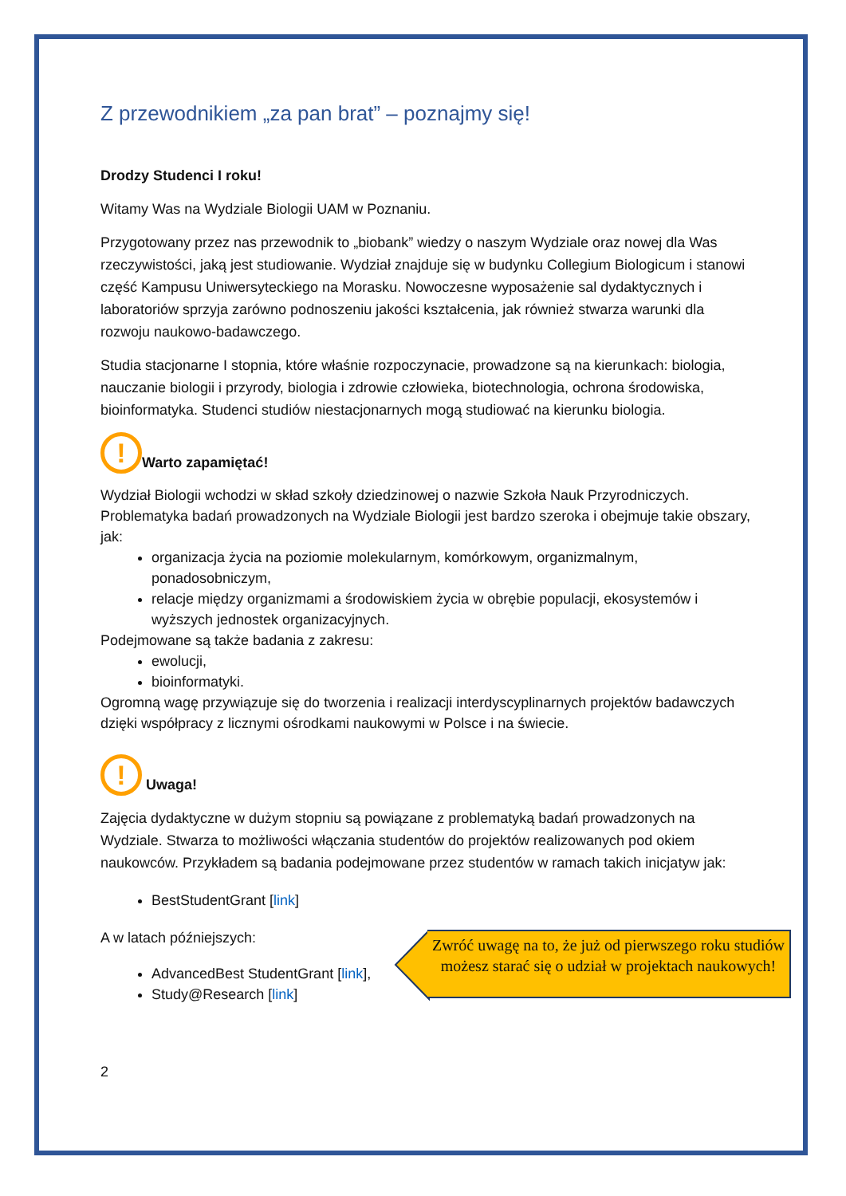Z przewodnikiem „za pan brat” – poznajmy się!
Drodzy Studenci I roku!
Witamy Was na Wydziale Biologii UAM w Poznaniu.
Przygotowany przez nas przewodnik to „biobank” wiedzy o naszym Wydziale oraz nowej dla Was rzeczywistości, jaką jest studiowanie. Wydział znajduje się w budynku Collegium Biologicum i stanowi część Kampusu Uniwersyteckiego na Morasku. Nowoczesne wyposażenie sal dydaktycznych i laboratoriów sprzyja zarówno podnoszeniu jakości kształcenia, jak również stwarza warunki dla rozwoju naukowo-badawczego.
Studia stacjonarne I stopnia, które właśnie rozpoczynacie, prowadzone są na kierunkach: biologia, nauczanie biologii i przyrody, biologia i zdrowie człowieka, biotechnologia, ochrona środowiska, bioinformatyka. Studenci studiów niestacjonarnych mogą studiować na kierunku biologia.
! Warto zapamiętać!
Wydział Biologii wchodzi w skład szkoły dziedzinowej o nazwie Szkoła Nauk Przyrodniczych. Problematyka badań prowadzonych na Wydziale Biologii jest bardzo szeroka i obejmuje takie obszary, jak:
organizacja życia na poziomie molekularnym, komórkowym, organizmalnym, ponadosobniczym,
relacje między organizmami a środowiskiem życia w obrębie populacji, ekosystemów i wyższych jednostek organizacyjnych.
Podejmowane są także badania z zakresu:
ewolucji,
bioinformatyki.
Ogromną wagę przywiązuje się do tworzenia i realizacji interdyscyplinarnych projektów badawczych dzięki współpracy z licznymi ośrodkami naukowymi w Polsce i na świecie.
! Uwaga!
Zajęcia dydaktyczne w dużym stopniu są powiązane z problematyką badań prowadzonych na Wydziale. Stwarza to możliwości włączania studentów do projektów realizowanych pod okiem naukowców. Przykładem są badania podejmowane przez studentów w ramach takich inicjatyw jak:
BestStudentGrant [link]
A w latach późniejszych:
AdvancedBest StudentGrant [link],
Study@Research [link]
2
Zwróć uwagę na to, że już od pierwszego roku studiów możesz starać się o udział w projektach naukowych!